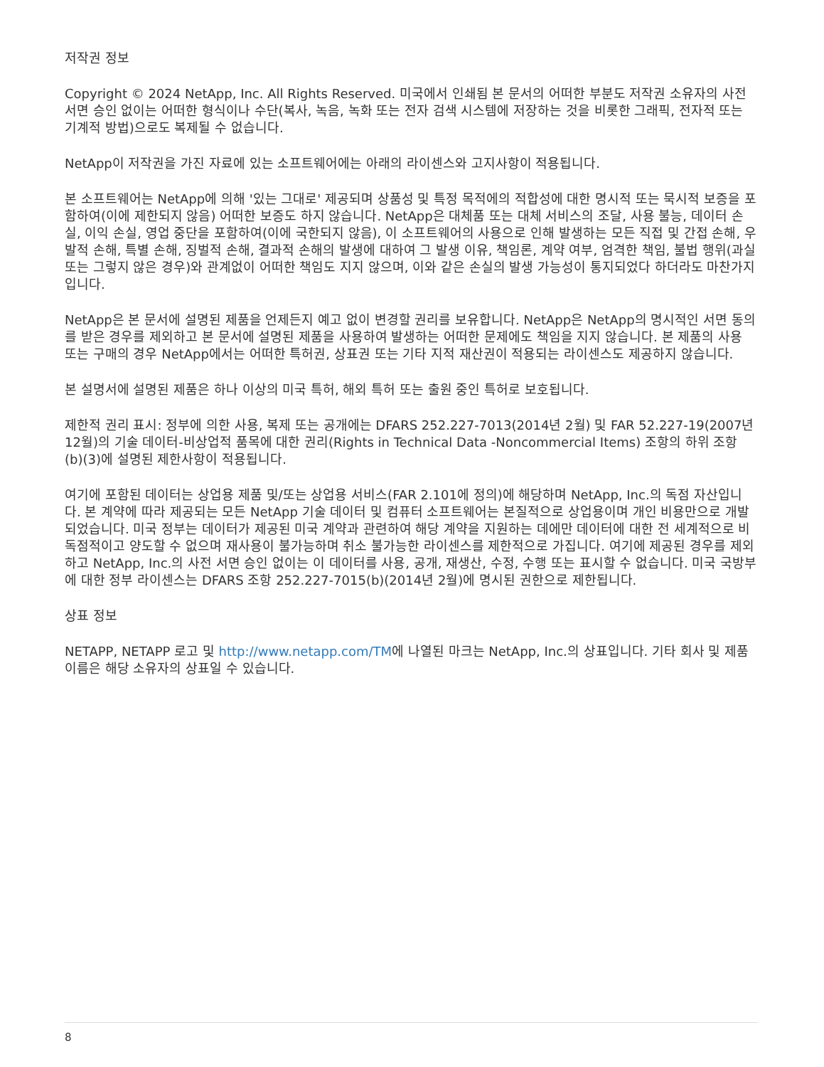저작권 정보
Copyright © 2024 NetApp, Inc. All Rights Reserved. 미국에서 인쇄됨 본 문서의 어떠한 부분도 저작권 소유자의 사전 서면 승인 없이는 어떠한 형식이나 수단(복사, 녹음, 녹화 또는 전자 검색 시스템에 저장하는 것을 비롯한 그래픽, 전자적 또는 기계적 방법)으로도 복제될 수 없습니다.
NetApp이 저작권을 가진 자료에 있는 소프트웨어에는 아래의 라이센스와 고지사항이 적용됩니다.
본 소프트웨어는 NetApp에 의해 '있는 그대로' 제공되며 상품성 및 특정 목적에의 적합성에 대한 명시적 또는 묵시적 보증을 포함하여(이에 제한되지 않음) 어떠한 보증도 하지 않습니다. NetApp은 대체품 또는 대체 서비스의 조달, 사용 불능, 데이터 손실, 이익 손실, 영업 중단을 포함하여(이에 국한되지 않음), 이 소프트웨어의 사용으로 인해 발생하는 모든 직접 및 간접 손해, 우발적 손해, 특별 손해, 징벌적 손해, 결과적 손해의 발생에 대하여 그 발생 이유, 책임론, 계약 여부, 엄격한 책임, 불법 행위(과실 또는 그렇지 않은 경우)와 관계없이 어떠한 책임도 지지 않으며, 이와 같은 손실의 발생 가능성이 통지되었다 하더라도 마찬가지입니다.
NetApp은 본 문서에 설명된 제품을 언제든지 예고 없이 변경할 권리를 보유합니다. NetApp은 NetApp의 명시적인 서면 동의를 받은 경우를 제외하고 본 문서에 설명된 제품을 사용하여 발생하는 어떠한 문제에도 책임을 지지 않습니다. 본 제품의 사용 또는 구매의 경우 NetApp에서는 어떠한 특허권, 상표권 또는 기타 지적 재산권이 적용되는 라이센스도 제공하지 않습니다.
본 설명서에 설명된 제품은 하나 이상의 미국 특허, 해외 특허 또는 출원 중인 특허로 보호됩니다.
제한적 권리 표시: 정부에 의한 사용, 복제 또는 공개에는 DFARS 252.227-7013(2014년 2월) 및 FAR 52.227-19(2007년 12월)의 기술 데이터-비상업적 품목에 대한 권리(Rights in Technical Data -Noncommercial Items) 조항의 하위 조항 (b)(3)에 설명된 제한사항이 적용됩니다.
여기에 포함된 데이터는 상업용 제품 및/또는 상업용 서비스(FAR 2.101에 정의)에 해당하며 NetApp, Inc.의 독점 자산입니다. 본 계약에 따라 제공되는 모든 NetApp 기술 데이터 및 컴퓨터 소프트웨어는 본질적으로 상업용이며 개인 비용만으로 개발되었습니다. 미국 정부는 데이터가 제공된 미국 계약과 관련하여 해당 계약을 지원하는 데에만 데이터에 대한 전 세계적으로 비독점적이고 양도할 수 없으며 재사용이 불가능하며 취소 불가능한 라이센스를 제한적으로 가집니다. 여기에 제공된 경우를 제외하고 NetApp, Inc.의 사전 서면 승인 없이는 이 데이터를 사용, 공개, 재생산, 수정, 수행 또는 표시할 수 없습니다. 미국 국방부에 대한 정부 라이센스는 DFARS 조항 252.227-7015(b)(2014년 2월)에 명시된 권한으로 제한됩니다.
상표 정보
NETAPP, NETAPP 로고 및 http://www.netapp.com/TM에 나열된 마크는 NetApp, Inc.의 상표입니다. 기타 회사 및 제품 이름은 해당 소유자의 상표일 수 있습니다.
8